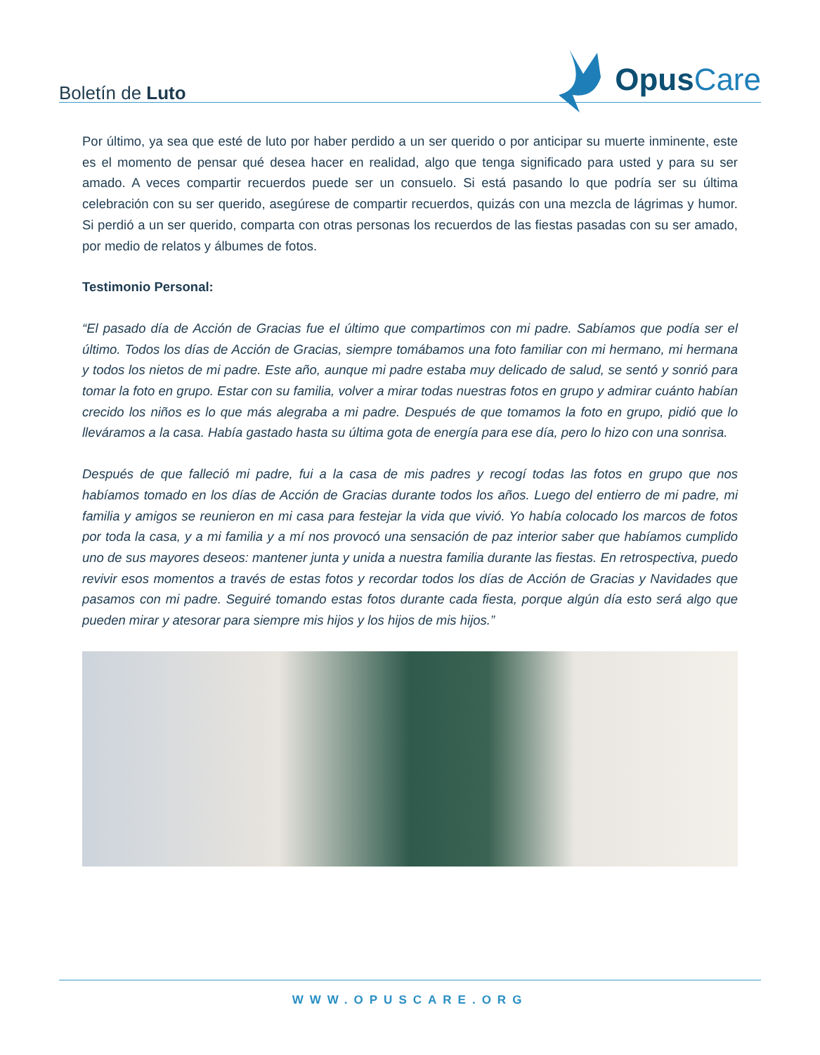Boletín de Luto
Opus Care
Por último, ya sea que esté de luto por haber perdido a un ser querido o por anticipar su muerte inminente, este es el momento de pensar qué desea hacer en realidad, algo que tenga significado para usted y para su ser amado. A veces compartir recuerdos puede ser un consuelo. Si está pasando lo que podría ser su última celebración con su ser querido, asegúrese de compartir recuerdos, quizás con una mezcla de lágrimas y humor. Si perdió a un ser querido, comparta con otras personas los recuerdos de las fiestas pasadas con su ser amado, por medio de relatos y álbumes de fotos.
Testimonio Personal:
“El pasado día de Acción de Gracias fue el último que compartimos con mi padre. Sabíamos que podía ser el último. Todos los días de Acción de Gracias, siempre tomábamos una foto familiar con mi hermano, mi hermana y todos los nietos de mi padre. Este año, aunque mi padre estaba muy delicado de salud, se sentó y sonrió para tomar la foto en grupo. Estar con su familia, volver a mirar todas nuestras fotos en grupo y admirar cuánto habían crecido los niños es lo que más alegraba a mi padre. Después de que tomamos la foto en grupo, pidió que lo lleváramos a la casa. Había gastado hasta su última gota de energía para ese día, pero lo hizo con una sonrisa.
Después de que falleció mi padre, fui a la casa de mis padres y recogí todas las fotos en grupo que nos habíamos tomado en los días de Acción de Gracias durante todos los años. Luego del entierro de mi padre, mi familia y amigos se reunieron en mi casa para festejar la vida que vivió. Yo había colocado los marcos de fotos por toda la casa, y a mi familia y a mí nos provocó una sensación de paz interior saber que habíamos cumplido uno de sus mayores deseos: mantener junta y unida a nuestra familia durante las fiestas. En retrospectiva, puedo revivir esos momentos a través de estas fotos y recordar todos los días de Acción de Gracias y Navidades que pasamos con mi padre. Seguiré tomando estas fotos durante cada fiesta, porque algún día esto será algo que pueden mirar y atesorar para siempre mis hijos y los hijos de mis hijos.”
WWW.OPUSCARE.ORG